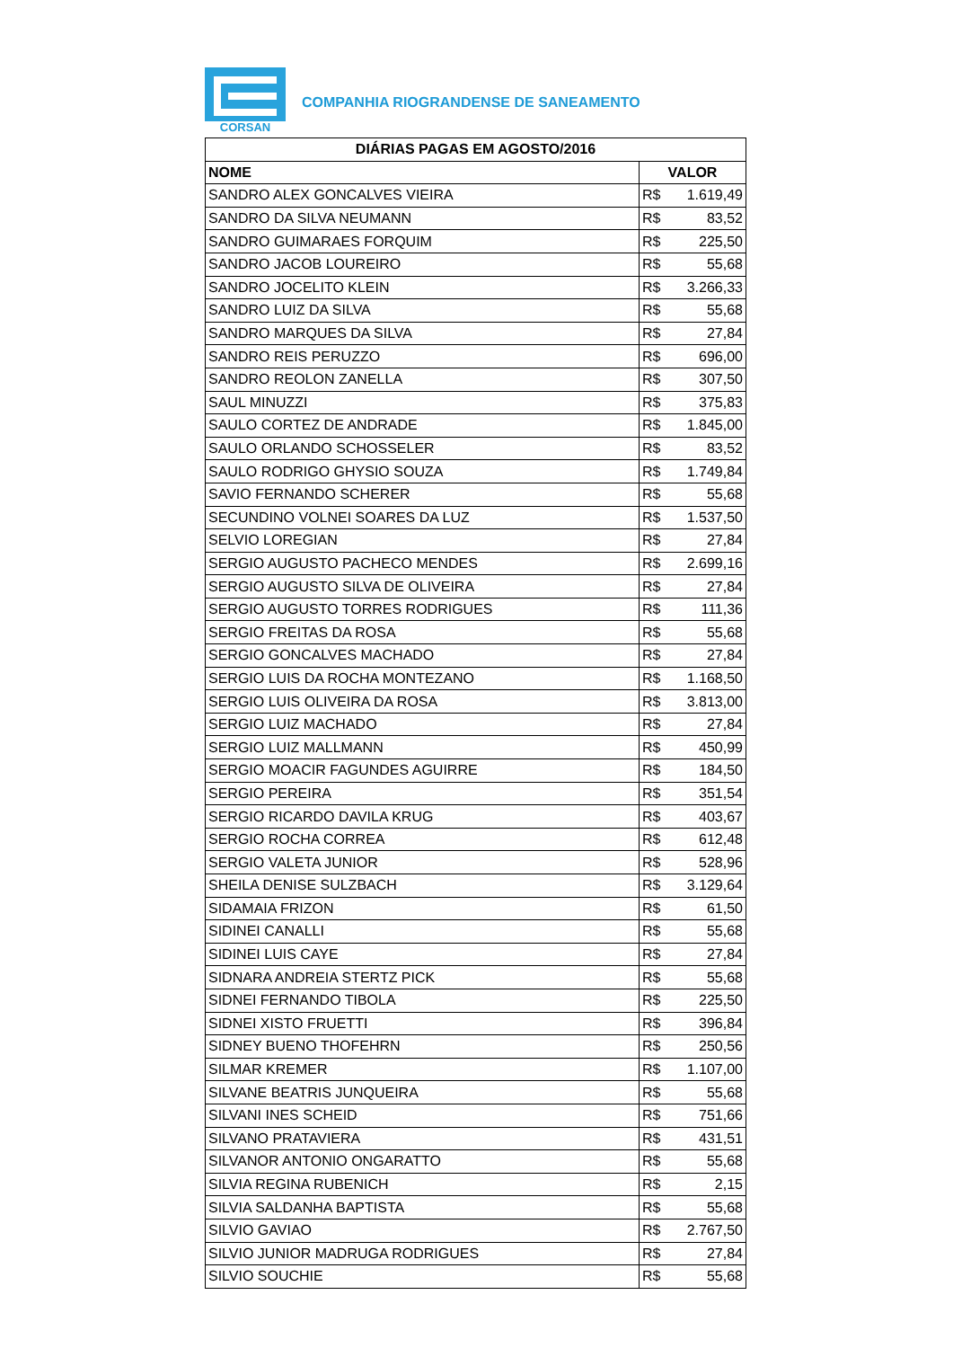CORSAN
COMPANHIA RIOGRANDENSE DE SANEAMENTO
| DIÁRIAS PAGAS EM AGOSTO/2016 | |
| --- | --- |
| NOME | VALOR |
| SANDRO ALEX GONCALVES VIEIRA | R$ 1.619,49 |
| SANDRO DA SILVA NEUMANN | R$ 83,52 |
| SANDRO GUIMARAES FORQUIM | R$ 225,50 |
| SANDRO JACOB LOUREIRO | R$ 55,68 |
| SANDRO JOCELITO KLEIN | R$ 3.266,33 |
| SANDRO LUIZ DA SILVA | R$ 55,68 |
| SANDRO MARQUES DA SILVA | R$ 27,84 |
| SANDRO REIS PERUZZO | R$ 696,00 |
| SANDRO REOLON ZANELLA | R$ 307,50 |
| SAUL MINUZZI | R$ 375,83 |
| SAULO CORTEZ DE ANDRADE | R$ 1.845,00 |
| SAULO ORLANDO SCHOSSELER | R$ 83,52 |
| SAULO RODRIGO GHYSIO SOUZA | R$ 1.749,84 |
| SAVIO FERNANDO SCHERER | R$ 55,68 |
| SECUNDINO VOLNEI SOARES DA LUZ | R$ 1.537,50 |
| SELVIO LOREGIAN | R$ 27,84 |
| SERGIO AUGUSTO PACHECO MENDES | R$ 2.699,16 |
| SERGIO AUGUSTO SILVA DE OLIVEIRA | R$ 27,84 |
| SERGIO AUGUSTO TORRES RODRIGUES | R$ 111,36 |
| SERGIO FREITAS DA ROSA | R$ 55,68 |
| SERGIO GONCALVES MACHADO | R$ 27,84 |
| SERGIO LUIS DA ROCHA MONTEZANO | R$ 1.168,50 |
| SERGIO LUIS OLIVEIRA DA ROSA | R$ 3.813,00 |
| SERGIO LUIZ MACHADO | R$ 27,84 |
| SERGIO LUIZ MALLMANN | R$ 450,99 |
| SERGIO MOACIR FAGUNDES AGUIRRE | R$ 184,50 |
| SERGIO PEREIRA | R$ 351,54 |
| SERGIO RICARDO DAVILA KRUG | R$ 403,67 |
| SERGIO ROCHA CORREA | R$ 612,48 |
| SERGIO VALETA JUNIOR | R$ 528,96 |
| SHEILA DENISE SULZBACH | R$ 3.129,64 |
| SIDAMAIA FRIZON | R$ 61,50 |
| SIDINEI CANALLI | R$ 55,68 |
| SIDINEI LUIS CAYE | R$ 27,84 |
| SIDNARA ANDREIA STERTZ PICK | R$ 55,68 |
| SIDNEI FERNANDO TIBOLA | R$ 225,50 |
| SIDNEI XISTO FRUETTI | R$ 396,84 |
| SIDNEY BUENO THOFEHRN | R$ 250,56 |
| SILMAR KREMER | R$ 1.107,00 |
| SILVANE BEATRIS JUNQUEIRA | R$ 55,68 |
| SILVANI INES SCHEID | R$ 751,66 |
| SILVANO PRATAVIERA | R$ 431,51 |
| SILVANOR ANTONIO ONGARATTO | R$ 55,68 |
| SILVIA REGINA RUBENICH | R$ 2,15 |
| SILVIA SALDANHA BAPTISTA | R$ 55,68 |
| SILVIO GAVIAO | R$ 2.767,50 |
| SILVIO JUNIOR MADRUGA RODRIGUES | R$ 27,84 |
| SILVIO SOUCHIE | R$ 55,68 |